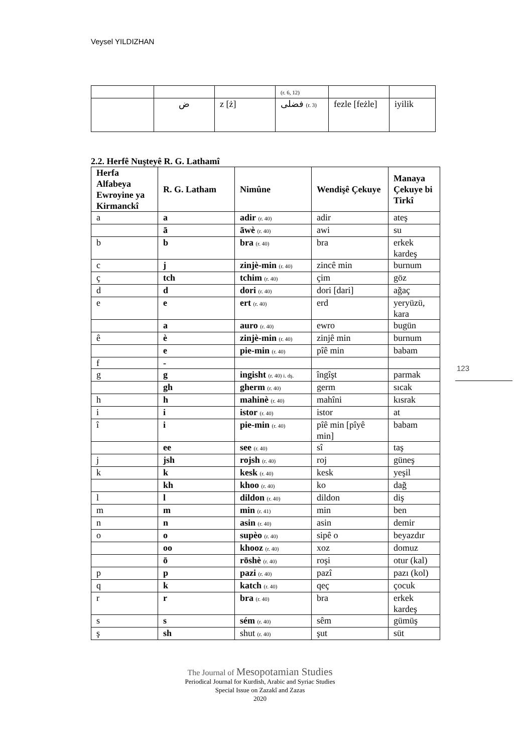Veysel YILDIZHAN
| | | | (r. 6, 12) | | |
| | ض | z [ż] | فضلی (r. 3) | fezle [feżle] | iyilik |
2.2. Herfê Nuşteyê R. G. Lathamî
| Herfa Alfabeya Ewroyine ya Kirmanckî | R. G. Latham | Nimûne | Wendişê Çekuye | Manaya Çekuye bi Tirkî |
| --- | --- | --- | --- | --- |
| a | a | adir (r. 40) | adir | ateş |
| | ā | āwè (r. 40) | awi | su |
| b | b | bra (r. 40) | bra | erkek kardeş |
| c | j | zinjè-min (r. 40) | zincê min | burnum |
| ç | tch | tchim (r. 40) | çim | göz |
| d | d | dori (r. 40) | dori [dari] | ağaç |
| e | e | ert (r. 40) | erd | yeryüzü, kara |
| | a | auro (r. 40) | ewro | bugün |
| ê | è | zinjè-min (r. 40) | zinjê min | burnum |
| | e | pie-min (r. 40) | pîê min | babam |
| f | - | | | |
| g | g | ingisht (r. 40) i. dş. | îngîşt | parmak |
| | gh | gherm (r. 40) | germ | sıcak |
| h | h | mahinè (r. 40) | mahîni | kısrak |
| i | i | istor (r. 40) | istor | at |
| î | i | pie-min (r. 40) | pîê min [pîyê min] | babam |
| | ee | see (r. 40) | sî | taş |
| j | jsh | rojsh (r. 40) | roj | güneş |
| k | k | kesk (r. 40) | kesk | yeşil |
| | kh | khoo (r. 40) | ko | dağ |
| l | l | dildon (r. 40) | dildon | diş |
| m | m | min (r. 41) | min | ben |
| n | n | asin (r. 40) | asin | demir |
| o | o | supèo (r. 40) | sipê o | beyazdır |
| | oo | khooz (r. 40) | xoz | domuz |
| | ō | rōshè (r. 40) | roşi | otur (kal) |
| p | p | pazi (r. 40) | pazî | pazı (kol) |
| q | k | katch (r. 40) | qeç | çocuk |
| r | r | bra (r. 40) | bra | erkek kardeş |
| s | s | sém (r. 40) | sêm | gümüş |
| ş | sh | shut (r. 40) | şut | süt |
123
The Journal of Mesopotamian Studies
Periodical Journal for Kurdish, Arabic and Syriac Studies
Special Issue on Zazakî and Zazas
2020